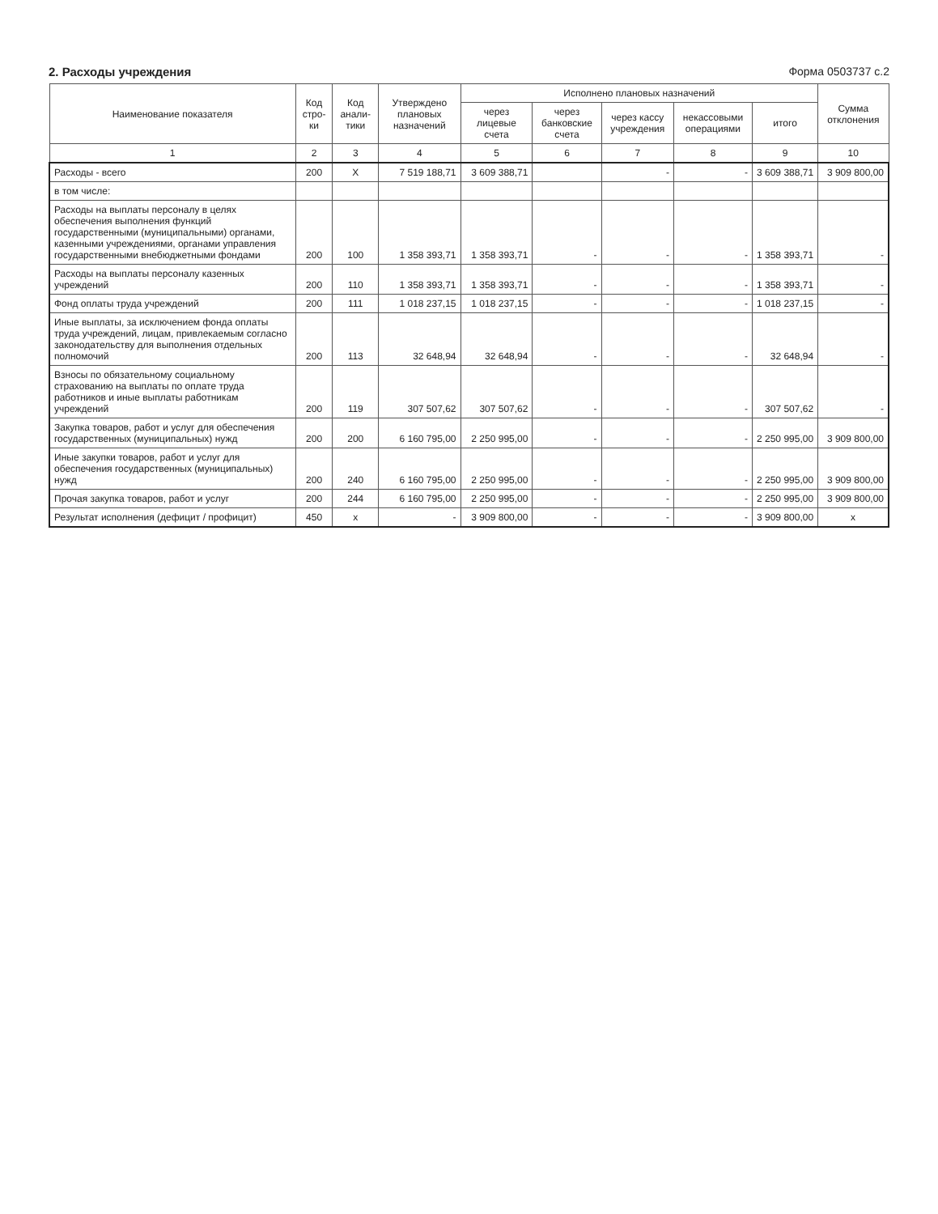2. Расходы учреждения Форма 0503737 с.2
| Наименование показателя | Код стро-ки | Код анали-тики | Утверждено плановых назначений | Исполнено плановых назначений | | | | | Сумма отклонения |
| --- | --- | --- | --- | --- | --- | --- | --- | --- | --- |
| | | | | через лицевые счета | через банковские счета | через кассу учреждения | некассовыми операциями | итого | |
| 1 | 2 | 3 | 4 | 5 | 6 | 7 | 8 | 9 | 10 |
| Расходы - всего | 200 | X | 7 519 188,71 | 3 609 388,71 | | - | - | 3 609 388,71 | 3 909 800,00 |
| в том числе: | | | | | | | | | |
| Расходы на выплаты персоналу в целях обеспечения выполнения функций государственными (муниципальными) органами, казенными учреждениями, органами управления государственными внебюджетными фондами | 200 | 100 | 1 358 393,71 | 1 358 393,71 | - | - | - | 1 358 393,71 | - |
| Расходы на выплаты персоналу казенных учреждений | 200 | 110 | 1 358 393,71 | 1 358 393,71 | - | - | - | 1 358 393,71 | - |
| Фонд оплаты труда учреждений | 200 | 111 | 1 018 237,15 | 1 018 237,15 | - | - | - | 1 018 237,15 | - |
| Иные выплаты, за исключением фонда оплаты труда учреждений, лицам, привлекаемым согласно законодательству для выполнения отдельных полномочий | 200 | 113 | 32 648,94 | 32 648,94 | - | - | - | 32 648,94 | - |
| Взносы по обязательному социальному страхованию на выплаты по оплате труда работников и иные выплаты работникам учреждений | 200 | 119 | 307 507,62 | 307 507,62 | - | - | - | 307 507,62 | - |
| Закупка товаров, работ и услуг для обеспечения государственных (муниципальных) нужд | 200 | 200 | 6 160 795,00 | 2 250 995,00 | - | - | - | 2 250 995,00 | 3 909 800,00 |
| Иные закупки товаров, работ и услуг для обеспечения государственных (муниципальных) нужд | 200 | 240 | 6 160 795,00 | 2 250 995,00 | - | - | - | 2 250 995,00 | 3 909 800,00 |
| Прочая закупка товаров, работ и услуг | 200 | 244 | 6 160 795,00 | 2 250 995,00 | - | - | - | 2 250 995,00 | 3 909 800,00 |
| Результат исполнения (дефицит / профицит) | 450 | x | - | 3 909 800,00 | - | - | - | 3 909 800,00 | x |